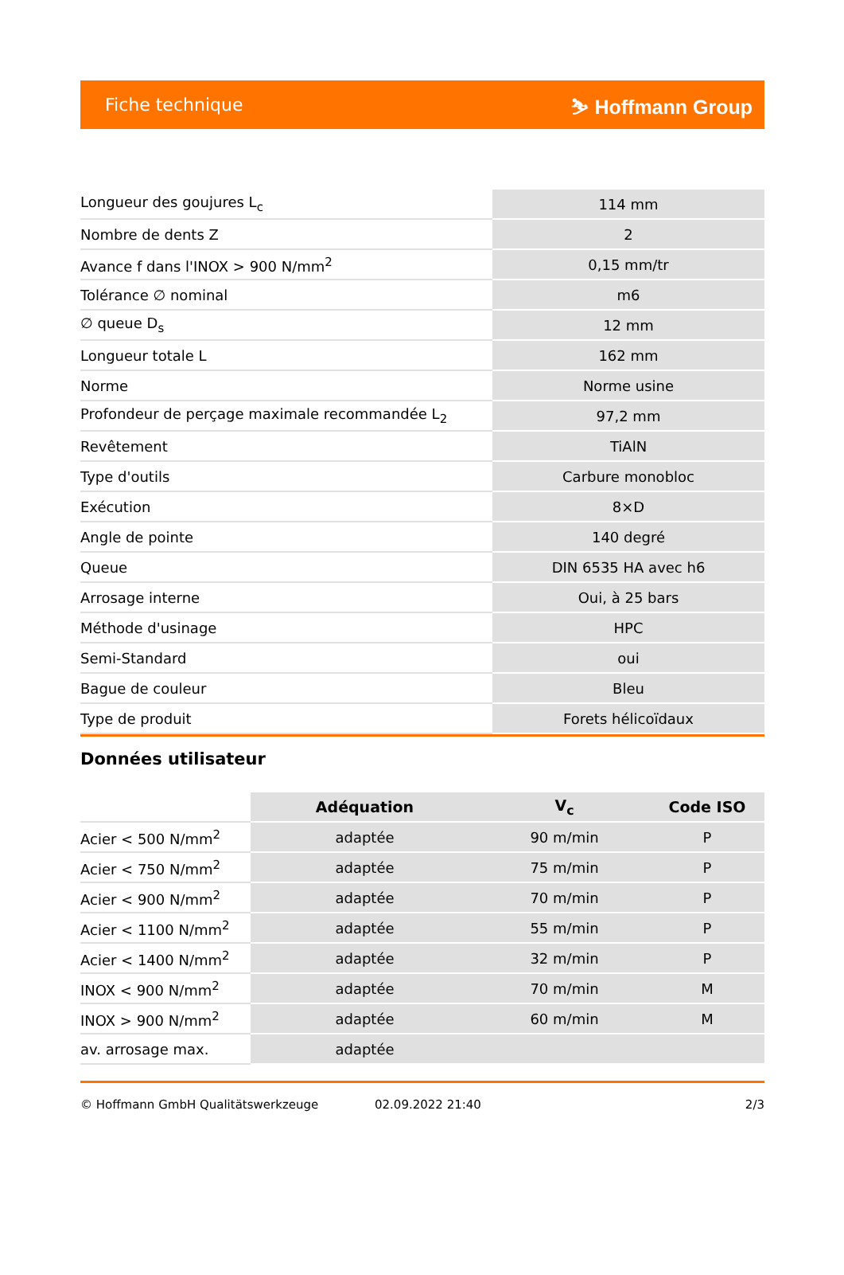Fiche technique ⛷ Hoffmann Group
| Longueur des goujures L<sub>c</sub> | 114 mm |
| Nombre de dents Z | 2 |
| Avance f dans l'INOX > 900 N/mm<sup>2</sup> | 0,15 mm/tr |
| Tolérance ∅ nominal | m6 |
| ∅ queue D<sub>s</sub> | 12 mm |
| Longueur totale L | 162 mm |
| Norme | Norme usine |
| Profondeur de perçage maximale recommandée L<sub>2</sub> | 97,2 mm |
| Revêtement | TiAlN |
| Type d'outils | Carbure monobloc |
| Exécution | 8×D |
| Angle de pointe | 140 degré |
| Queue | DIN 6535 HA avec h6 |
| Arrosage interne | Oui, à 25 bars |
| Méthode d'usinage | HPC |
| Semi-Standard | oui |
| Bague de couleur | Bleu |
| Type de produit | Forets hélicoïdaux |
Données utilisateur
| | Adéquation | V<sub>c</sub> | Code ISO |
| --- | --- | --- | --- |
| Acier < 500 N/mm<sup>2</sup> | adaptée | 90 m/min | P |
| Acier < 750 N/mm<sup>2</sup> | adaptée | 75 m/min | P |
| Acier < 900 N/mm<sup>2</sup> | adaptée | 70 m/min | P |
| Acier < 1100 N/mm<sup>2</sup> | adaptée | 55 m/min | P |
| Acier < 1400 N/mm<sup>2</sup> | adaptée | 32 m/min | P |
| INOX < 900 N/mm<sup>2</sup> | adaptée | 70 m/min | M |
| INOX > 900 N/mm<sup>2</sup> | adaptée | 60 m/min | M |
| av. arrosage max. | adaptée | | |
© Hoffmann GmbH Qualitätswerkzeuge 02.09.2022 21:40 2/3